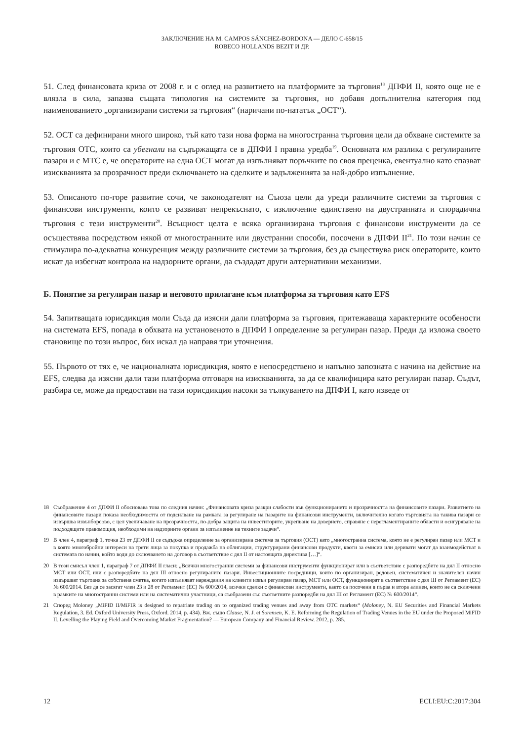ЗАКЛЮЧЕНИЕ НА M. CAMPOS SÁNCHEZ-BORDONA — ДЕЛО C-658/15
ROBECO HOLLANDS BEZIT И ДР.
51. След финансовата криза от 2008 г. и с оглед на развитието на платформите за търговия<sup>18</sup> ДПФИ II, която още не е влязла в сила, запазва същата типология на системите за търговия, но добавя допълнителна категория под наименованието „организирани системи за търговия“ (наричани по-нататък „ОСТ“).
52. ОСТ са дефинирани много широко, тъй като тази нова форма на многостранна търговия цели да обхване системите за търговия OTC, които са убегнали на съдържащата се в ДПФИ I правна уредба<sup>19</sup>. Основната им разлика с регулираните пазари и с МТС е, че операторите на една ОСТ могат да изпълняват поръчките по своя преценка, евентуално като спазват изискванията за прозрачност преди сключването на сделките и задълженията за най-добро изпълнение.
53. Описаното по-горе развитие сочи, че законодателят на Съюза цели да уреди различните системи за търговия с финансови инструменти, които се развиват непрекъснато, с изключение единствено на двустранната и спорадична търговия с тези инструменти<sup>20</sup>. Всъщност целта е всяка организирана търговия с финансови инструменти да се осъществява посредством някой от многостранните или двустранни способи, посочени в ДПФИ II<sup>21</sup>. По този начин се стимулира по-адекватна конкуренция между различните системи за търговия, без да съществува риск операторите, които искат да избегнат контрола на надзорните органи, да създадат други алтернативни механизми.
Б. Понятие за регулиран пазар и неговото прилагане към платформа за търговия като EFS
54. Запитващата юрисдикция моли Съда да изясни дали платформа за търговия, притежаваща характерните особености на системата EFS, попада в обхвата на установеното в ДПФИ I определение за регулиран пазар. Преди да изложа своето становище по този въпрос, бих искал да направя три уточнения.
55. Първото от тях е, че националната юрисдикция, която е непосредствено и напълно запозната с начина на действие на EFS, следва да изясни дали тази платформа отговаря на изискванията, за да се квалифицира като регулиран пазар. Съдът, разбира се, може да предостави на тази юрисдикция насоки за тълкуването на ДПФИ I, като изведе от
18 Съображение 4 от ДПФИ II обосновава това по следния начин: „Финансовата криза разкри слабости във функционирането и прозрачността на финансовите пазари. Развитието на финансовите пазари показа необходимостта от подсилване на рамката за регулиране на пазарите на финансови инструменти, включително когато търговията на такива пазари се извършва извънборсово, с цел увеличаване на прозрачността, по-добра защита на инвеститорите, укрепване на доверието, справяне с нерегламентираните области и осигуряване на подходящите правомощия, необходими на надзорните органи за изпълнение на техните задачи“.
19 В член 4, параграф 1, точка 23 от ДПФИ II се съдържа определение за организирана система за търговия (ОСТ) като „многостранна система, която не е регулиран пазар или МСТ и в която многобройни интереси на трети лица за покупка и продажба на облигации, структурирани финансови продукти, квоти за емисии или деривати могат да взаимодействат в системата по начин, който води до сключването на договор в съответствие с дял II от настоящата директива […]“.
20 В този смисъл член 1, параграф 7 от ДПФИ II гласи: „Всички многостранни системи за финансови инструменти функционират или в съответствие с разпоредбите на дял II относно МСТ или ОСТ, или с разпоредбите на дял III относно регулираните пазари. Инвестиционните посредници, които по организиран, редовен, систематичен и значителен начин извършват търговия за собствена сметка, когато изпълняват нареждания на клиенти извън регулиран пазар, МСТ или ОСТ, функционират в съответствие с дял III от Регламент (ЕС) № 600/2014. Без да се засягат член 23 и 28 от Регламент (ЕС) № 600/2014, всички сделки с финансови инструменти, както са посочени в първа и втора алинеи, които не са сключени в рамките на многостранни системи или на систематични участници, са съобразени със съответните разпоредби на дял III от Регламент (ЕС) № 600/2014“.
21 Според Moloney „MiFID II/MiFIR is designed to repatriate trading on to organized trading venues and away from OTC markets“ (Moloney, N. EU Securities and Financial Markets Regulation, 3. Ed. Oxford University Press, Oxford. 2014, p. 434). Вж. също Clause, N. J. et Sorensen, K. E. Reforming the Regulation of Trading Venues in the EU under the Proposed MiFID II. Levelling the Playing Field and Overcoming Market Fragmentation? — European Company and Financial Review. 2012, p. 285.
12 ECLI:EU:C:2017:304